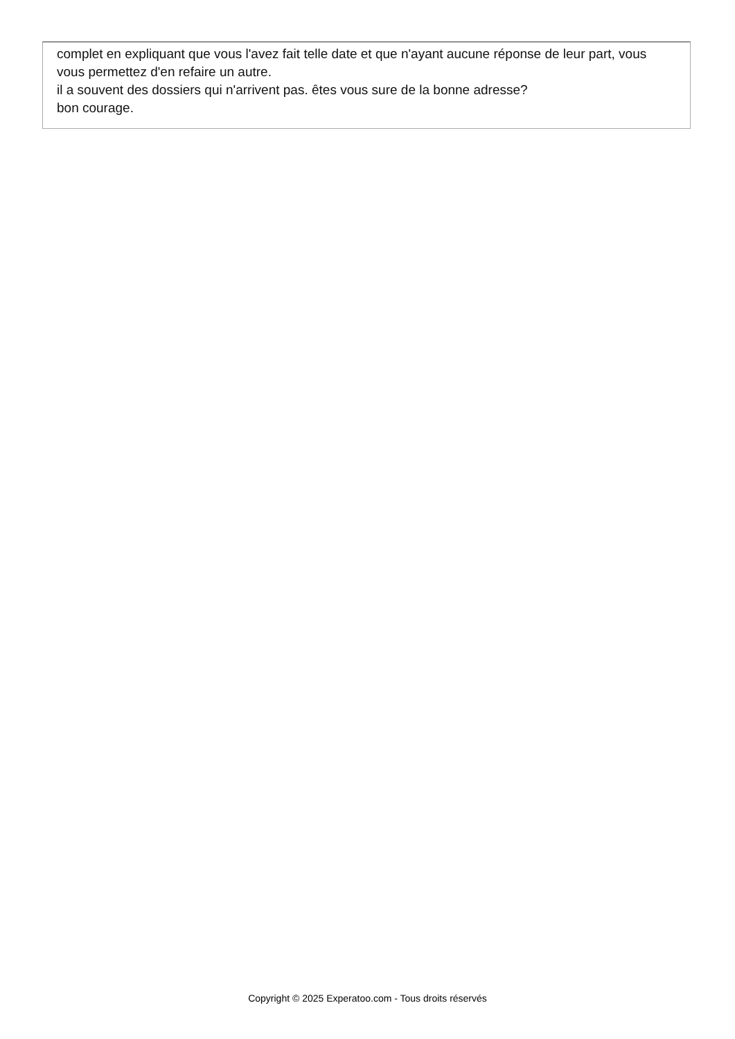complet en expliquant que vous l'avez fait telle date et que n'ayant aucune réponse de leur part, vous vous permettez d'en refaire un autre.
il a souvent des dossiers qui n'arrivent pas. êtes vous sure de la bonne adresse?
bon courage.
Copyright © 2025 Experatoo.com - Tous droits réservés